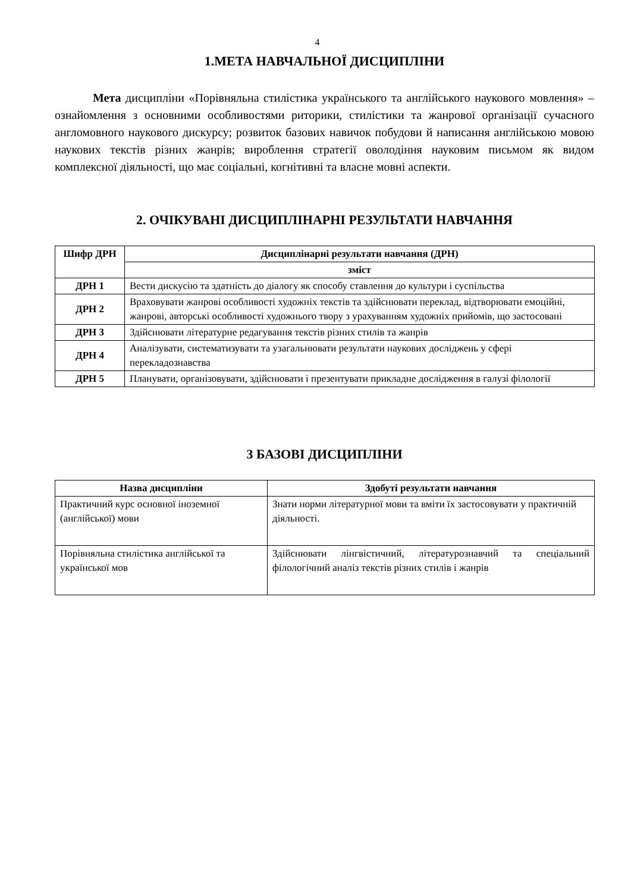4
1.МЕТА НАВЧАЛЬНОЇ ДИСЦИПЛІНИ
Мета дисципліни «Порівняльна стилістика українського та англійського наукового мовлення» – ознайомлення з основними особливостями риторики, стилістики та жанрової організації сучасного англомовного наукового дискурсу; розвиток базових навичок побудови й написання англійською мовою наукових текстів різних жанрів; вироблення стратегії оволодіння науковим письмом як видом комплексної діяльності, що має соціальні, когнітивні та власне мовні аспекти.
2. ОЧІКУВАНІ ДИСЦИПЛІНАРНІ РЕЗУЛЬТАТИ НАВЧАННЯ
| Шифр ДРН | Дисциплінарні результати навчання (ДРН) |
| --- | --- |
| | зміст |
| ДРН 1 | Вести дискусію та здатність до діалогу як способу ставлення до культури і суспільства |
| ДРН 2 | Враховувати жанрові особливості художніх текстів та здійснювати переклад, відтворювати емоційні, жанрові, авторські особливості художнього твору з урахуванням художніх прийомів, що застосовані |
| ДРН 3 | Здійснювати літературне редагування текстів різних стилів та жанрів |
| ДРН 4 | Аналізувати, систематизувати та узагальнювати результати наукових досліджень у сфері перекладознавства |
| ДРН 5 | Планувати, організовувати, здійснювати і презентувати прикладне дослідження в галузі філології |
3 БАЗОВІ ДИСЦИПЛІНИ
| Назва дисципліни | Здобуті результати навчання |
| --- | --- |
| Практичний курс основної іноземної (англійської) мови | Знати норми літературної мови та вміти їх застосовувати у практичній діяльності. |
| Порівняльна стилістика англійської та української мов | Здійснювати лінгвістичний, літературознавчий та спеціальний філологічний аналіз текстів різних стилів і жанрів |